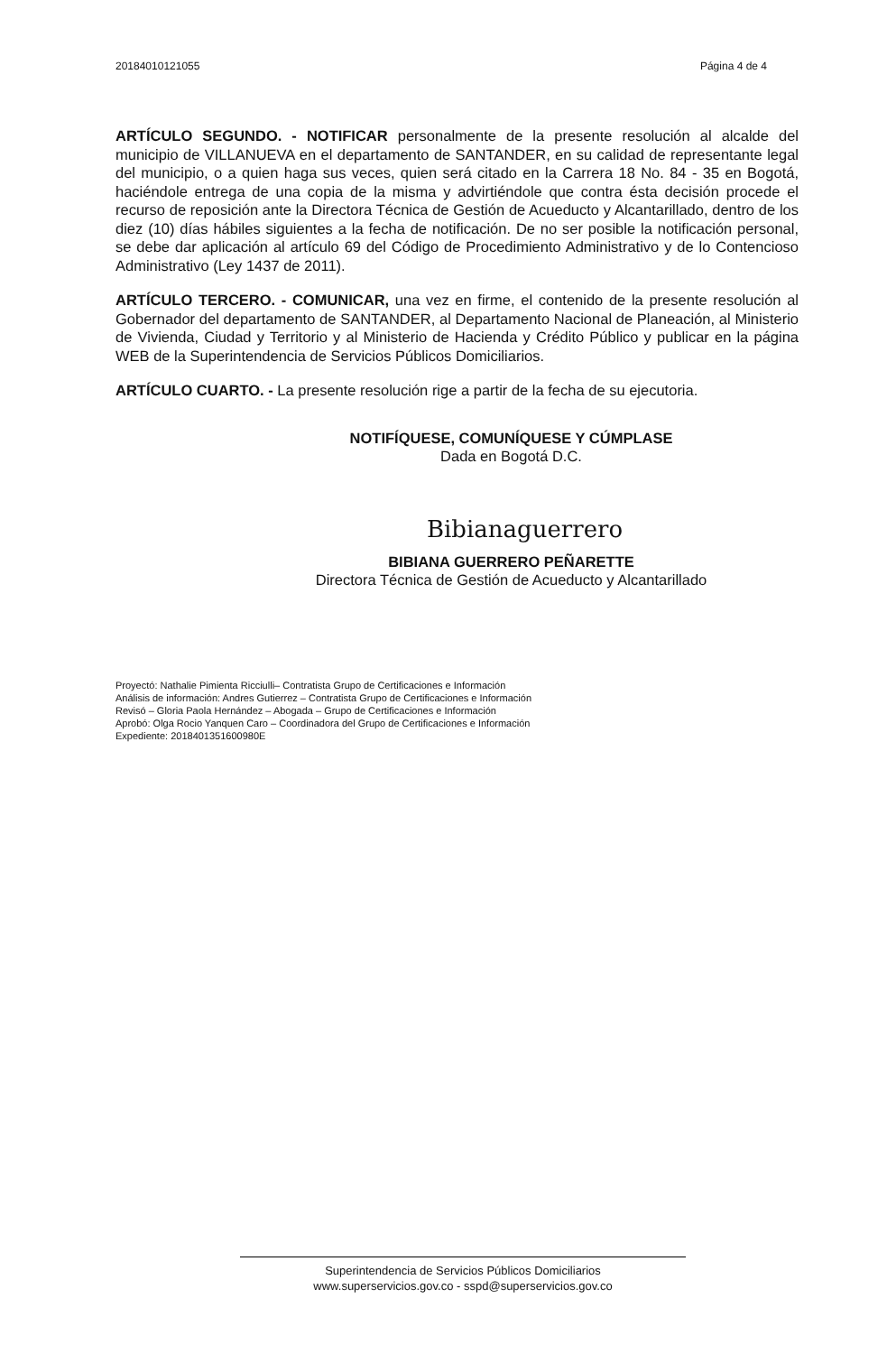20184010121055 Página 4 de 4
ARTÍCULO SEGUNDO. - NOTIFICAR personalmente de la presente resolución al alcalde del municipio de VILLANUEVA en el departamento de SANTANDER, en su calidad de representante legal del municipio, o a quien haga sus veces, quien será citado en la Carrera 18 No. 84 - 35 en Bogotá, haciéndole entrega de una copia de la misma y advirtiéndole que contra ésta decisión procede el recurso de reposición ante la Directora Técnica de Gestión de Acueducto y Alcantarillado, dentro de los diez (10) días hábiles siguientes a la fecha de notificación. De no ser posible la notificación personal, se debe dar aplicación al artículo 69 del Código de Procedimiento Administrativo y de lo Contencioso Administrativo (Ley 1437 de 2011).
ARTÍCULO TERCERO. - COMUNICAR, una vez en firme, el contenido de la presente resolución al Gobernador del departamento de SANTANDER, al Departamento Nacional de Planeación, al Ministerio de Vivienda, Ciudad y Territorio y al Ministerio de Hacienda y Crédito Público y publicar en la página WEB de la Superintendencia de Servicios Públicos Domiciliarios.
ARTÍCULO CUARTO. - La presente resolución rige a partir de la fecha de su ejecutoria.
NOTIFÍQUESE, COMUNÍQUESE Y CÚMPLASE
Dada en Bogotá D.C.
Bibianaguerrero
BIBIANA GUERRERO PEÑARETTE
Directora Técnica de Gestión de Acueducto y Alcantarillado
Proyectó: Nathalie Pimienta Ricciulli– Contratista Grupo de Certificaciones e Información
Análisis de información: Andres Gutierrez – Contratista Grupo de Certificaciones e Información
Revisó – Gloria Paola Hernández – Abogada – Grupo de Certificaciones e Información
Aprobó: Olga Rocio Yanquen Caro – Coordinadora del Grupo de Certificaciones e Información
Expediente: 2018401351600980E
Superintendencia de Servicios Públicos Domiciliarios
www.superservicios.gov.co - sspd@superservicios.gov.co